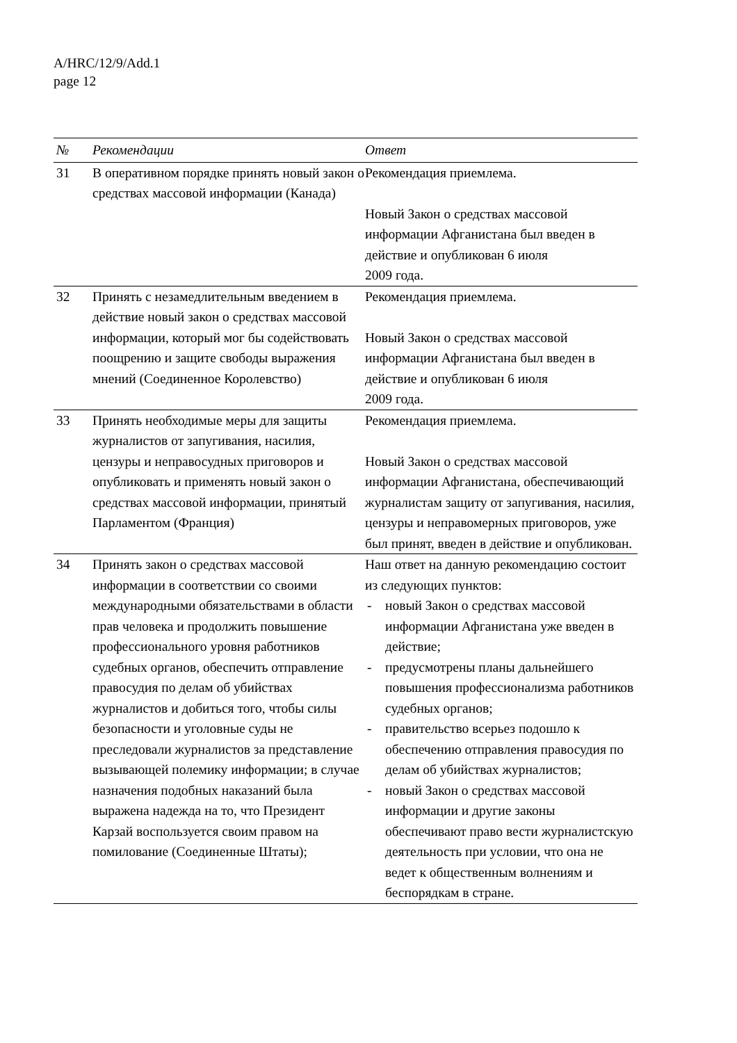A/HRC/12/9/Add.1
page 12
| № | Рекомендации | Ответ |
| --- | --- | --- |
| 31 | В оперативном порядке принять новый закон о средствах массовой информации (Канада) | Рекомендация приемлема. Новый Закон о средствах массовой информации Афганистана был введен в действие и опубликован 6 июля 2009 года. |
| 32 | Принять с незамедлительным введением в действие новый закон о средствах массовой информации, который мог бы содействовать поощрению и защите свободы выражения мнений (Соединенное Королевство) | Рекомендация приемлема. Новый Закон о средствах массовой информации Афганистана был введен в действие и опубликован 6 июля 2009 года. |
| 33 | Принять необходимые меры для защиты журналистов от запугивания, насилия, цензуры и неправосудных приговоров и опубликовать и применять новый закон о средствах массовой информации, принятый Парламентом (Франция) | Рекомендация приемлема. Новый Закон о средствах массовой информации Афганистана, обеспечивающий журналистам защиту от запугивания, насилия, цензуры и неправомерных приговоров, уже был принят, введен в действие и опубликован. |
| 34 | Принять закон о средствах массовой информации в соответствии со своими международными обязательствами в области прав человека и продолжить повышение профессионального уровня работников судебных органов, обеспечить отправление правосудия по делам об убийствах журналистов и добиться того, чтобы силы безопасности и уголовные суды не преследовали журналистов за представление вызывающей полемику информации; в случае назначения подобных наказаний была выражена надежда на то, что Президент Карзай воспользуется своим правом на помилование (Соединенные Штаты); | Наш ответ на данную рекомендацию состоит из следующих пунктов: - новый Закон о средствах массовой информации Афганистана уже введен в действие; - предусмотрены планы дальнейшего повышения профессионализма работников судебных органов; - правительство всерьез подошло к обеспечению отправления правосудия по делам об убийствах журналистов; - новый Закон о средствах массовой информации и другие законы обеспечивают право вести журналистскую деятельность при условии, что она не ведет к общественным волнениям и беспорядкам в стране. |